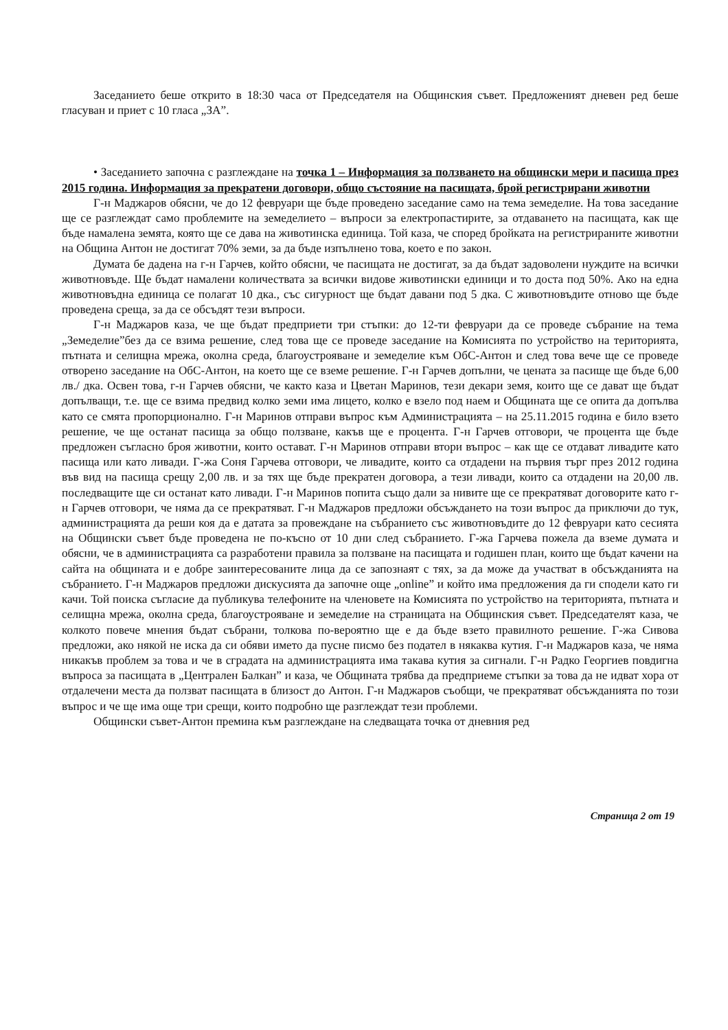Заседанието беше открито в 18:30 часа от Председателя на Общинския съвет. Предложеният дневен ред беше гласуван и приет с 10 гласа „ЗА”.
• Заседанието започна с разглеждане на точка 1 – Информация за ползването на общински мери и пасища през 2015 година. Информация за прекратени договори, общо състояние на пасищата, брой регистрирани животни
Г-н Маджаров обясни, че до 12 февруари ще бъде проведено заседание само на тема земеделие. На това заседание ще се разглеждат само проблемите на земеделието – въпроси за електропастирите, за отдаването на пасищата, как ще бъде намалена земята, която ще се дава на животинска единица. Той каза, че според бройката на регистрираните животни на Община Антон не достигат 70% земи, за да бъде изпълнено това, което е по закон.
Думата бе дадена на г-н Гарчев, който обясни, че пасищата не достигат, за да бъдат задоволени нуждите на всички животновъде. Ще бъдат намалени количествата за всички видове животински единици и то доста под 50%. Ако на една животновъдна единица се полагат 10 дка., със сигурност ще бъдат давани под 5 дка. С животновъдите отново ще бъде проведена среща, за да се обсъдят тези въпроси.
Г-н Маджаров каза, че ще бъдат предприети три стъпки: до 12-ти февруари да се проведе събрание на тема „Земеделие”без да се взима решение, след това ще се проведе заседание на Комисията по устройство на територията, пътната и селищна мрежа, околна среда, благоустрояване и земеделие към ОбС-Антон и след това вече ще се проведе отворено заседание на ОбС-Антон, на което ще се вземе решение. Г-н Гарчев допълни, че цената за пасище ще бъде 6,00 лв./ дка. Освен това, г-н Гарчев обясни, че както каза и Цветан Маринов, тези декари земя, които ще се дават ще бъдат допълващи, т.е. ще се взима предвид колко земи има лицето, колко е взело под наем и Общината ще се опита да допълва като се смята пропорционално. Г-н Маринов отправи въпрос към Администрацията – на 25.11.2015 година е било взето решение, че ще останат пасища за общо ползване, какъв ще е процента. Г-н Гарчев отговори, че процента ще бъде предложен съгласно броя животни, които остават. Г-н Маринов отправи втори въпрос – как ще се отдават ливадите като пасища или като ливади. Г-жа Соня Гарчева отговори, че ливадите, които са отдадени на първия търг през 2012 година във вид на пасища срещу 2,00 лв. и за тях ще бъде прекратен договора, а тези ливади, които са отдадени на 20,00 лв. последващите ще си останат като ливади. Г-н Маринов попита също дали за нивите ще се прекратяват договорите като г-н Гарчев отговори, че няма да се прекратяват. Г-н Маджаров предложи обсъждането на този въпрос да приключи до тук, администрацията да реши коя да е датата за провеждане на събранието със животновъдите до 12 февруари като сесията на Общински съвет бъде проведена не по-късно от 10 дни след събранието. Г-жа Гарчева пожела да вземе думата и обясни, че в администрацията са разработени правила за ползване на пасищата и годишен план, които ще бъдат качени на сайта на общината и е добре заинтересованите лица да се запознаят с тях, за да може да участват в обсъжданията на събранието. Г-н Маджаров предложи дискусията да започне още „online” и който има предложения да ги сподели като ги качи. Той поиска съгласие да публикува телефоните на членовете на Комисията по устройство на територията, пътната и селищна мрежа, околна среда, благоустрояване и земеделие на страницата на Общинския съвет. Председателят каза, че колкото повече мнения бъдат събрани, толкова по-вероятно ще е да бъде взето правилното решение. Г-жа Сивова предложи, ако някой не иска да си обяви името да пусне писмо без подател в някаква кутия. Г-н Маджаров каза, че няма никакъв проблем за това и че в сградата на администрацията има такава кутия за сигнали. Г-н Радко Георгиев повдигна въпроса за пасищата в „Централен Балкан” и каза, че Общината трябва да предприеме стъпки за това да не идват хора от отдалечени места да ползват пасищата в близост до Антон. Г-н Маджаров съобщи, че прекратяват обсъжданията по този въпрос и че ще има още три срещи, които подробно ще разглеждат тези проблеми.
Общински съвет-Антон премина към разглеждане на следващата точка от дневния ред
Страница 2 от 19